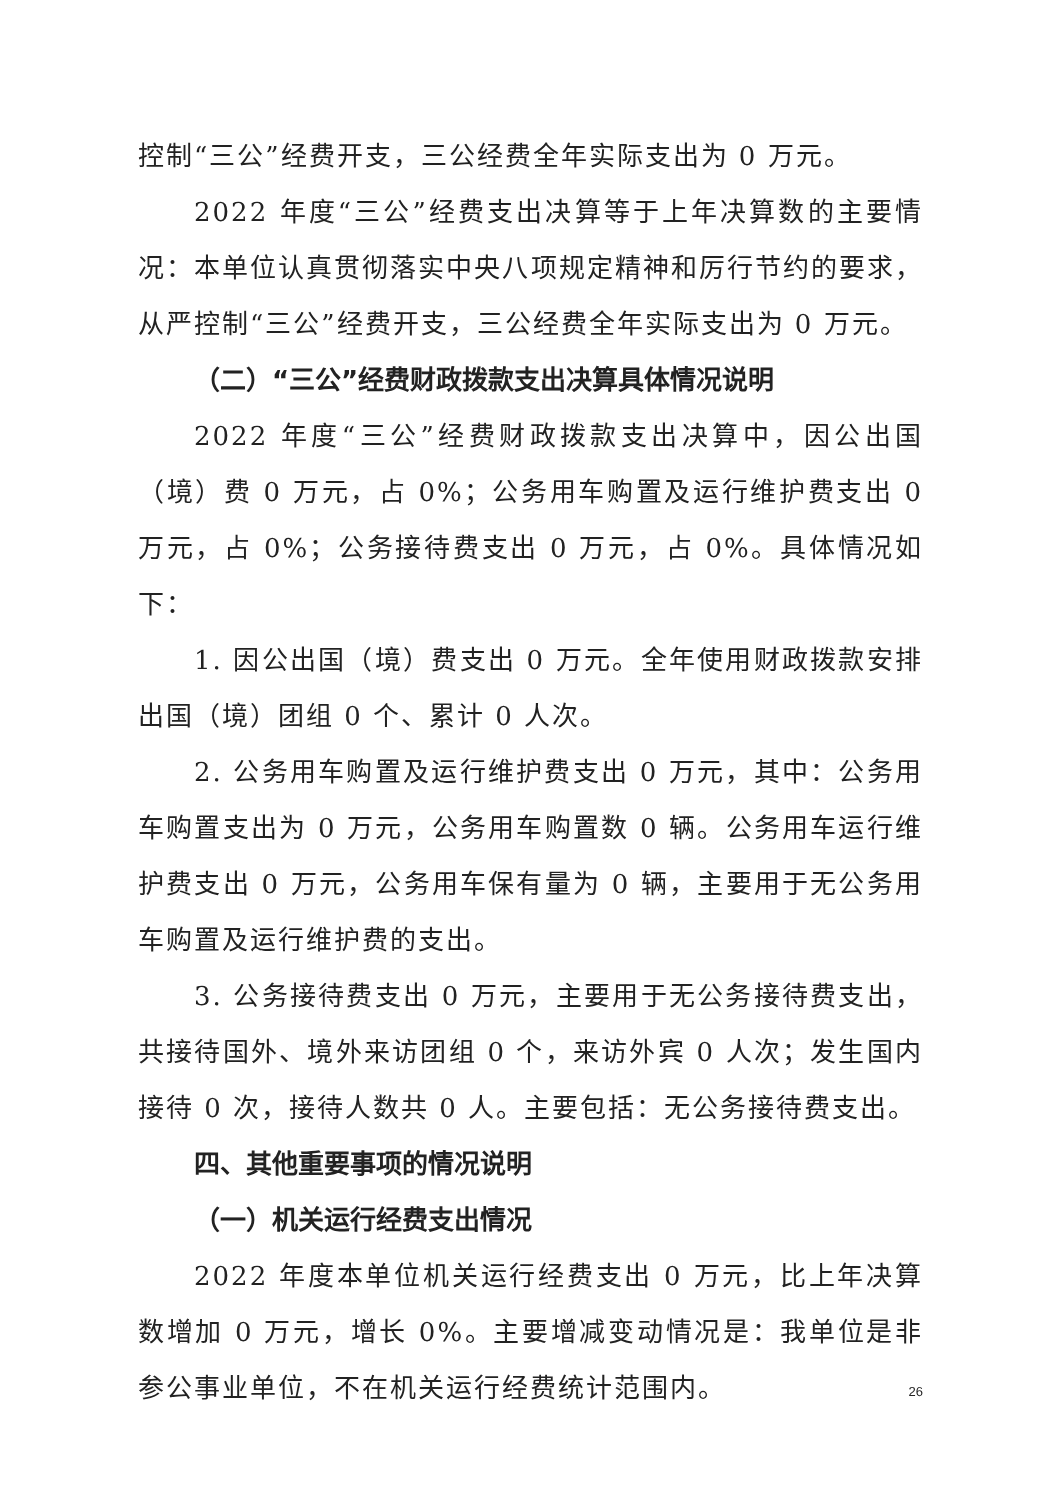控制“三公”经费开支，三公经费全年实际支出为 0 万元。
2022 年度“三公”经费支出决算等于上年决算数的主要情况：本单位认真贯彻落实中央八项规定精神和厉行节约的要求，从严控制“三公”经费开支，三公经费全年实际支出为 0 万元。
（二）“三公”经费财政拨款支出决算具体情况说明
2022 年度“三公”经费财政拨款支出决算中，因公出国（境）费 0 万元，占 0%；公务用车购置及运行维护费支出 0 万元，占 0%；公务接待费支出 0 万元，占 0%。具体情况如下：
1. 因公出国（境）费支出 0 万元。全年使用财政拨款安排出国（境）团组 0 个、累计 0 人次。
2. 公务用车购置及运行维护费支出 0 万元，其中：公务用车购置支出为 0 万元，公务用车购置数 0 辆。公务用车运行维护费支出 0 万元，公务用车保有量为 0 辆，主要用于无公务用车购置及运行维护费的支出。
3. 公务接待费支出 0 万元，主要用于无公务接待费支出，共接待国外、境外来访团组 0 个，来访外宾 0 人次；发生国内接待 0 次，接待人数共 0 人。主要包括：无公务接待费支出。
四、其他重要事项的情况说明
（一）机关运行经费支出情况
2022 年度本单位机关运行经费支出 0 万元，比上年决算数增加 0 万元，增长 0%。主要增减变动情况是：我单位是非参公事业单位，不在机关运行经费统计范围内。
26